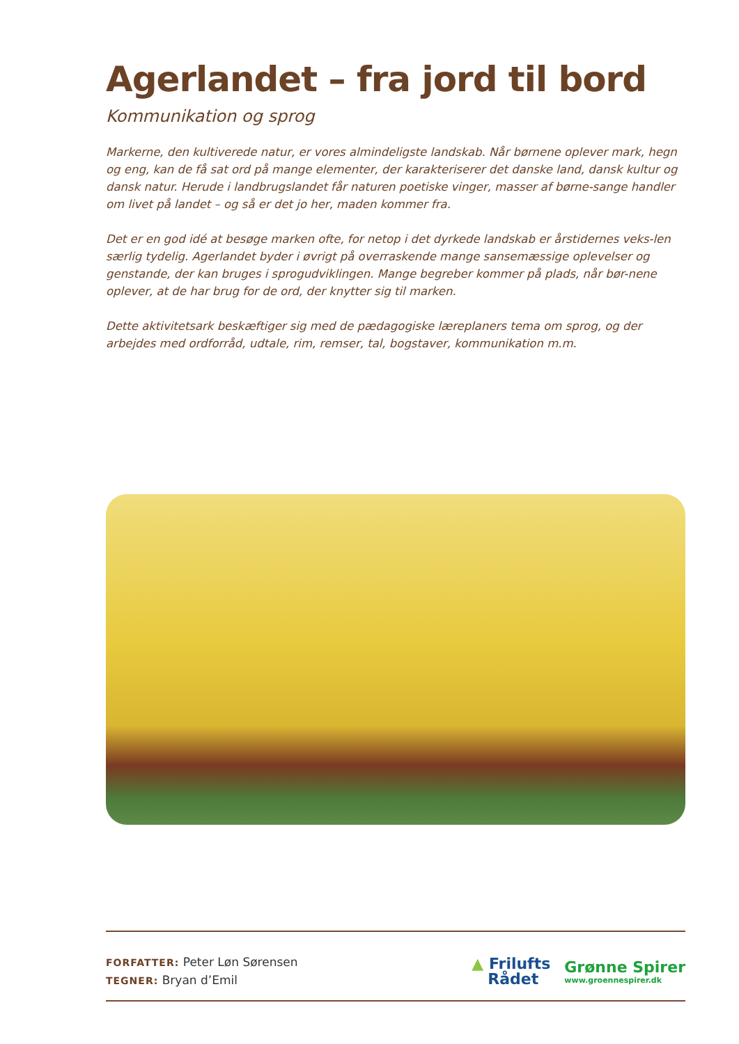Agerlandet – fra jord til bord
Kommunikation og sprog
Markerne, den kultiverede natur, er vores almindeligste landskab. Når børnene oplever mark, hegn og eng, kan de få sat ord på mange elementer, der karakteriserer det danske land, dansk kultur og dansk natur. Herude i landbrugslandet får naturen poetiske vinger, masser af børne-sange handler om livet på landet – og så er det jo her, maden kommer fra.
Det er en god idé at besøge marken ofte, for netop i det dyrkede landskab er årstidernes veks-len særlig tydelig. Agerlandet byder i øvrigt på overraskende mange sansemæssige oplevelser og genstande, der kan bruges i sprogudviklingen. Mange begreber kommer på plads, når bør-nene oplever, at de har brug for de ord, der knytter sig til marken.
Dette aktivitetsark beskæftiger sig med de pædagogiske læreplaners tema om sprog, og der arbejdes med ordforråd, udtale, rim, remser, tal, bogstaver, kommunikation m.m.
FORFATTER: Peter Løn Sørensen
TEGNER: Bryan d’Emil
▲ Frilufts
Rådet
Grønne Spirer
www.groennespirer.dk